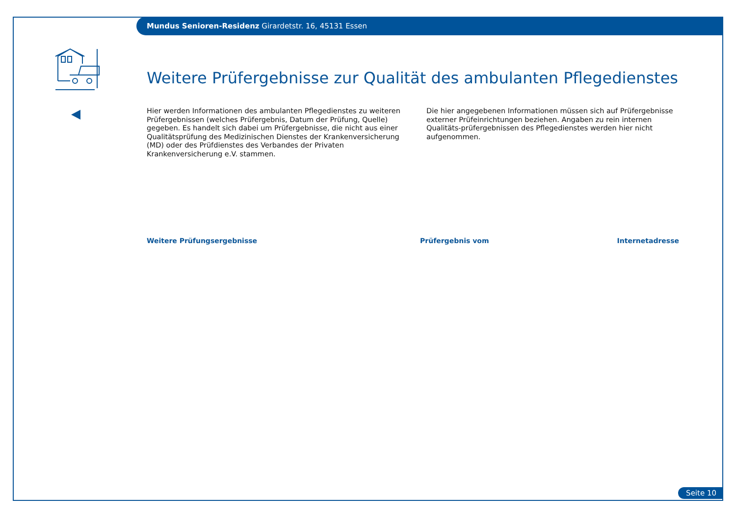Mundus Senioren-Residenz Girardetstr. 16, 45131 Essen
Weitere Prüfergebnisse zur Qualität des ambulanten Pflegedienstes
Hier werden Informationen des ambulanten Pflegedienstes zu weiteren Prüfergebnissen (welches Prüfergebnis, Datum der Prüfung, Quelle) gegeben. Es handelt sich dabei um Prüfergebnisse, die nicht aus einer Qualitätsprüfung des Medizinischen Dienstes der Krankenversicherung (MD) oder des Prüfdienstes des Verbandes der Privaten Krankenversicherung e.V. stammen.
Die hier angegebenen Informationen müssen sich auf Prüfergebnisse externer Prüfeinrichtungen beziehen. Angaben zu rein internen Qualitäts-prüfergebnissen des Pflegedienstes werden hier nicht aufgenommen.
| Weitere Prüfungsergebnisse | Prüfergebnis vom | Internetadresse |
| --- | --- | --- |
Seite 10